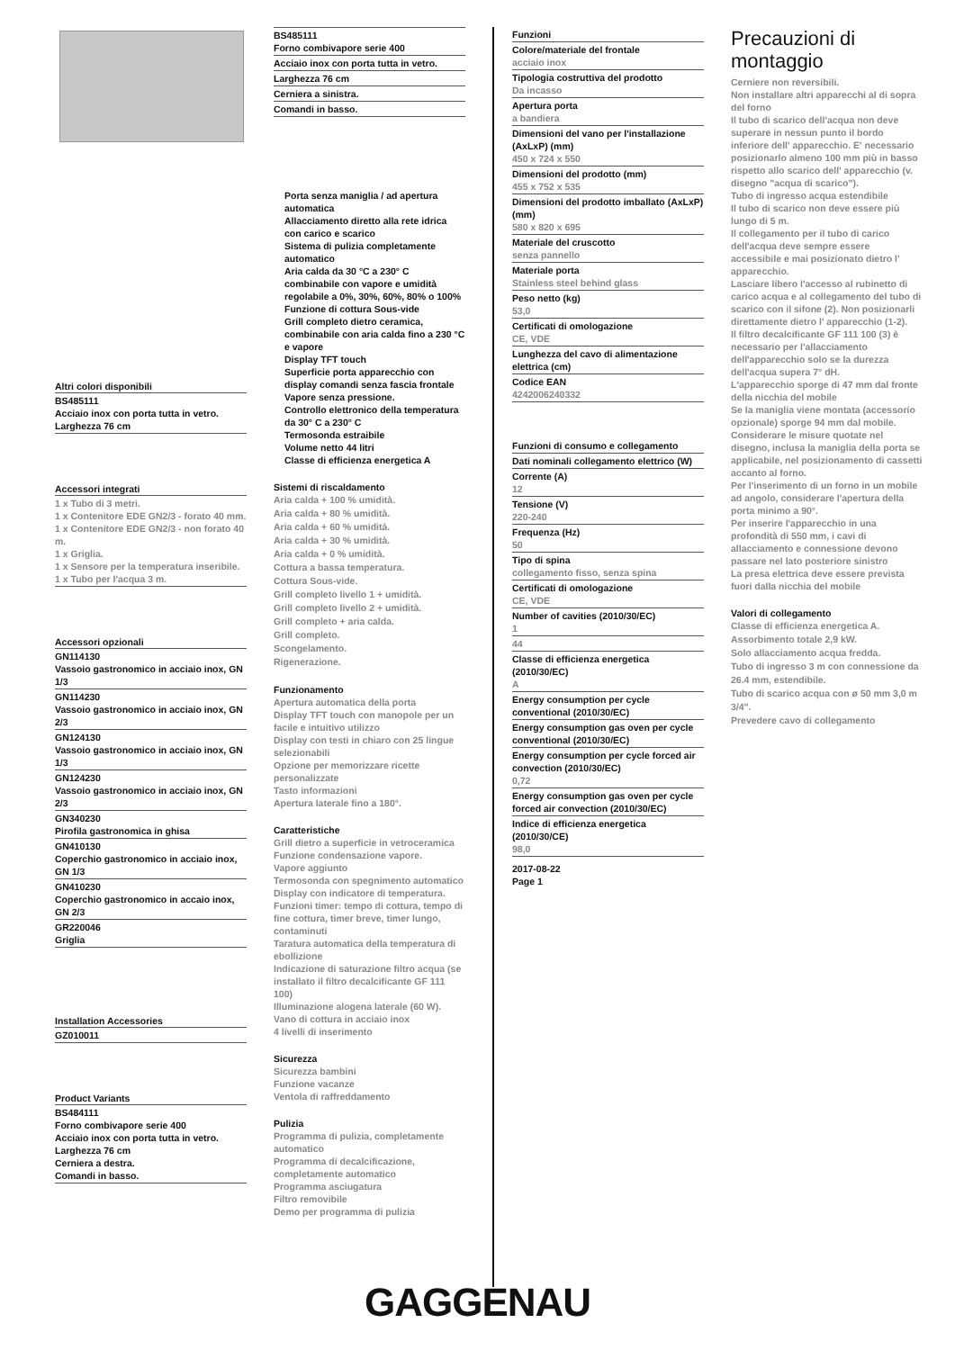Altri colori disponibili
BS485111
Acciaio inox con porta tutta in vetro.
Larghezza 76 cm
Accessori integrati
1 x Tubo di 3 metri.
1 x Contenitore EDE GN2/3 - forato 40 mm.
1 x Contenitore EDE GN2/3 - non forato 40 m.
1 x Griglia.
1 x Sensore per la temperatura inseribile.
1 x Tubo per l'acqua 3 m.
Accessori opzionali
GN114130
Vassoio gastronomico in acciaio inox, GN 1/3
GN114230
Vassoio gastronomico in acciaio inox, GN 2/3
GN124130
Vassoio gastronomico in acciaio inox, GN 1/3
GN124230
Vassoio gastronomico in acciaio inox, GN 2/3
GN340230
Pirofila gastronomica in ghisa
GN410130
Coperchio gastronomico in acciaio inox, GN 1/3
GN410230
Coperchio gastronomico in accaio inox, GN 2/3
GR220046
Griglia
Installation Accessories
GZ010011
Product Variants
BS484111
Forno combivapore serie 400
Acciaio inox con porta tutta in vetro.
Larghezza 76 cm
Cerniera a destra.
Comandi in basso.
BS485111
Forno combivapore serie 400
Acciaio inox con porta tutta in vetro.
Larghezza 76 cm
Cerniera a sinistra.
Comandi in basso.
Porta senza maniglia / ad apertura automatica
Allacciamento diretto alla rete idrica con carico e scarico
Sistema di pulizia completamente automatico
Aria calda da 30 °C a 230° C combinabile con vapore e umidità regolabile a 0%, 30%, 60%, 80% o 100%
Funzione di cottura Sous-vide
Grill completo dietro ceramica, combinabile con aria calda fino a 230 °C e vapore
Display TFT touch
Superficie porta apparecchio con display comandi senza fascia frontale
Vapore senza pressione.
Controllo elettronico della temperatura da 30° C a 230° C
Termosonda estraibile
Volume netto 44 litri
Classe di efficienza energetica A
Sistemi di riscaldamento
Aria calda + 100 % umidità.
Aria calda + 80 % umidità.
Aria calda + 60 % umidità.
Aria calda + 30 % umidità.
Aria calda + 0 % umidità.
Cottura a bassa temperatura.
Cottura Sous-vide.
Grill completo livello 1 + umidità.
Grill completo livello 2 + umidità.
Grill completo + aria calda.
Grill completo.
Scongelamento.
Rigenerazione.
Funzionamento
Apertura automatica della porta
Display TFT touch con manopole per un facile e intuitivo utilizzo
Display con testi in chiaro con 25 lingue selezionabili
Opzione per memorizzare ricette personalizzate
Tasto informazioni
Apertura laterale fino a 180°.
Caratteristiche
Grill dietro a superficie in vetroceramica
Funzione condensazione vapore.
Vapore aggiunto
Termosonda con spegnimento automatico
Display con indicatore di temperatura.
Funzioni timer: tempo di cottura, tempo di fine cottura, timer breve, timer lungo, contaminuti
Taratura automatica della temperatura di ebollizione
Indicazione di saturazione filtro acqua (se installato il filtro decalcificante GF 111 100)
Illuminazione alogena laterale (60 W).
Vano di cottura in acciaio inox
4 livelli di inserimento
Sicurezza
Sicurezza bambini
Funzione vacanze
Ventola di raffreddamento
Pulizia
Programma di pulizia, completamente automatico
Programma di decalcificazione, completamente automatico
Programma asciugatura
Filtro removibile
Demo per programma di pulizia
Funzioni
Colore/materiale del frontale
acciaio inox
Tipologia costruttiva del prodotto
Da incasso
Apertura porta
a bandiera
Dimensioni del vano per l'installazione (AxLxP) (mm)
450 x 724 x 550
Dimensioni del prodotto (mm)
455 x 752 x 535
Dimensioni del prodotto imballato (AxLxP) (mm)
580 x 820 x 695
Materiale del cruscotto
senza pannello
Materiale porta
Stainless steel behind glass
Peso netto (kg)
53,0
Certificati di omologazione
CE, VDE
Lunghezza del cavo di alimentazione elettrica (cm)
Codice EAN
4242006240332
Funzioni di consumo e collegamento
Dati nominali collegamento elettrico (W)
Corrente (A)
12
Tensione (V)
220-240
Frequenza (Hz)
50
Tipo di spina
collegamento fisso, senza spina
Certificati di omologazione
CE, VDE
Number of cavities (2010/30/EC)
1
44
Classe di efficienza energetica (2010/30/EC)
A
Energy consumption per cycle conventional (2010/30/EC)
Energy consumption gas oven per cycle conventional (2010/30/EC)
Energy consumption per cycle forced air convection (2010/30/EC)
0,72
Energy consumption gas oven per cycle forced air convection (2010/30/EC)
Indice di efficienza energetica (2010/30/CE)
98,0
2017-08-22
Page 1
Precauzioni di montaggio
Cerniere non reversibili.
Non installare altri apparecchi al di sopra del forno
Il tubo di scarico dell'acqua non deve superare in nessun punto il bordo inferiore dell' apparecchio. E' necessario posizionarlo almeno 100 mm più in basso rispetto allo scarico dell' apparecchio (v. disegno "acqua di scarico").
Tubo di ingresso acqua estendibile
Il tubo di scarico non deve essere più lungo di 5 m.
Il collegamento per il tubo di carico dell'acqua deve sempre essere accessibile e mai posizionato dietro l' apparecchio.
Lasciare libero l'accesso al rubinetto di carico acqua e al collegamento del tubo di scarico con il sifone (2). Non posizionarli direttamente dietro l' apparecchio (1-2).
Il filtro decalcificante GF 111 100 (3) è necessario per l'allacciamento dell'apparecchio solo se la durezza dell'acqua supera 7° dH.
L'apparecchio sporge di 47 mm dal fronte della nicchia del mobile
Se la maniglia viene montata (accessorio opzionale) sporge 94 mm dal mobile.
Considerare le misure quotate nel disegno, inclusa la maniglia della porta se applicabile, nel posizionamento di cassetti accanto al forno.
Per l'inserimento di un forno in un mobile ad angolo, considerare l'apertura della porta minimo a 90°.
Per inserire l'apparecchio in una profondità di 550 mm, i cavi di allacciamento e connessione devono passare nel lato posteriore sinistro
La presa elettrica deve essere prevista fuori dalla nicchia del mobile
Valori di collegamento
Classe di efficienza energetica A.
Assorbimento totale 2,9 kW.
Solo allacciamento acqua fredda.
Tubo di ingresso 3 m con connessione da 26.4 mm, estendibile.
Tubo di scarico acqua con ø 50 mm 3,0 m 3/4".
Prevedere cavo di collegamento
GAGGENAU